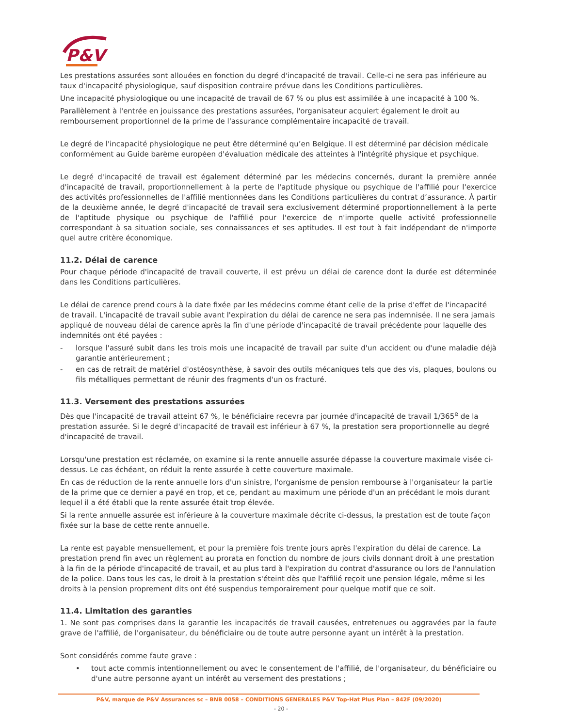P&V
Les prestations assurées sont allouées en fonction du degré d'incapacité de travail. Celle-ci ne sera pas inférieure au taux d'incapacité physiologique, sauf disposition contraire prévue dans les Conditions particulières.
Une incapacité physiologique ou une incapacité de travail de 67 % ou plus est assimilée à une incapacité à 100 %.
Parallèlement à l'entrée en jouissance des prestations assurées, l'organisateur acquiert également le droit au remboursement proportionnel de la prime de l'assurance complémentaire incapacité de travail.
Le degré de l'incapacité physiologique ne peut être déterminé qu’en Belgique. Il est déterminé par décision médicale conformément au Guide barème européen d'évaluation médicale des atteintes à l'intégrité physique et psychique.
Le degré d'incapacité de travail est également déterminé par les médecins concernés, durant la première année d'incapacité de travail, proportionnellement à la perte de l'aptitude physique ou psychique de l'affilié pour l'exercice des activités professionnelles de l'affilié mentionnées dans les Conditions particulières du contrat d’assurance. À partir de la deuxième année, le degré d'incapacité de travail sera exclusivement déterminé proportionnellement à la perte de l'aptitude physique ou psychique de l'affilié pour l'exercice de n'importe quelle activité professionnelle correspondant à sa situation sociale, ses connaissances et ses aptitudes. Il est tout à fait indépendant de n'importe quel autre critère économique.
11.2. Délai de carence
Pour chaque période d'incapacité de travail couverte, il est prévu un délai de carence dont la durée est déterminée dans les Conditions particulières.
Le délai de carence prend cours à la date fixée par les médecins comme étant celle de la prise d'effet de l'incapacité de travail. L'incapacité de travail subie avant l'expiration du délai de carence ne sera pas indemnisée. Il ne sera jamais appliqué de nouveau délai de carence après la fin d'une période d'incapacité de travail précédente pour laquelle des indemnités ont été payées :
- lorsque l'assuré subit dans les trois mois une incapacité de travail par suite d'un accident ou d'une maladie déjà garantie antérieurement ;
- en cas de retrait de matériel d'ostéosynthèse, à savoir des outils mécaniques tels que des vis, plaques, boulons ou fils métalliques permettant de réunir des fragments d'un os fracturé.
11.3. Versement des prestations assurées
Dès que l'incapacité de travail atteint 67 %, le bénéficiaire recevra par journée d'incapacité de travail 1/365<sup>e</sup> de la prestation assurée. Si le degré d'incapacité de travail est inférieur à 67 %, la prestation sera proportionnelle au degré d'incapacité de travail.
Lorsqu'une prestation est réclamée, on examine si la rente annuelle assurée dépasse la couverture maximale visée ci-dessus. Le cas échéant, on réduit la rente assurée à cette couverture maximale.
En cas de réduction de la rente annuelle lors d'un sinistre, l'organisme de pension rembourse à l'organisateur la partie de la prime que ce dernier a payé en trop, et ce, pendant au maximum une période d'un an précédant le mois durant lequel il a été établi que la rente assurée était trop élevée.
Si la rente annuelle assurée est inférieure à la couverture maximale décrite ci-dessus, la prestation est de toute façon fixée sur la base de cette rente annuelle.
La rente est payable mensuellement, et pour la première fois trente jours après l'expiration du délai de carence. La prestation prend fin avec un règlement au prorata en fonction du nombre de jours civils donnant droit à une prestation à la fin de la période d'incapacité de travail, et au plus tard à l'expiration du contrat d'assurance ou lors de l'annulation de la police. Dans tous les cas, le droit à la prestation s'éteint dès que l'affilié reçoit une pension légale, même si les droits à la pension proprement dits ont été suspendus temporairement pour quelque motif que ce soit.
11.4. Limitation des garanties
1. Ne sont pas comprises dans la garantie les incapacités de travail causées, entretenues ou aggravées par la faute grave de l'affilié, de l'organisateur, du bénéficiaire ou de toute autre personne ayant un intérêt à la prestation.
Sont considérés comme faute grave :
• tout acte commis intentionnellement ou avec le consentement de l'affilié, de l'organisateur, du bénéficiaire ou d'une autre personne ayant un intérêt au versement des prestations ;
P&V, marque de P&V Assurances sc – BNB 0058 – CONDITIONS GENERALES P&V Top-Hat Plus Plan – 842F (09/2020)
- 20 -